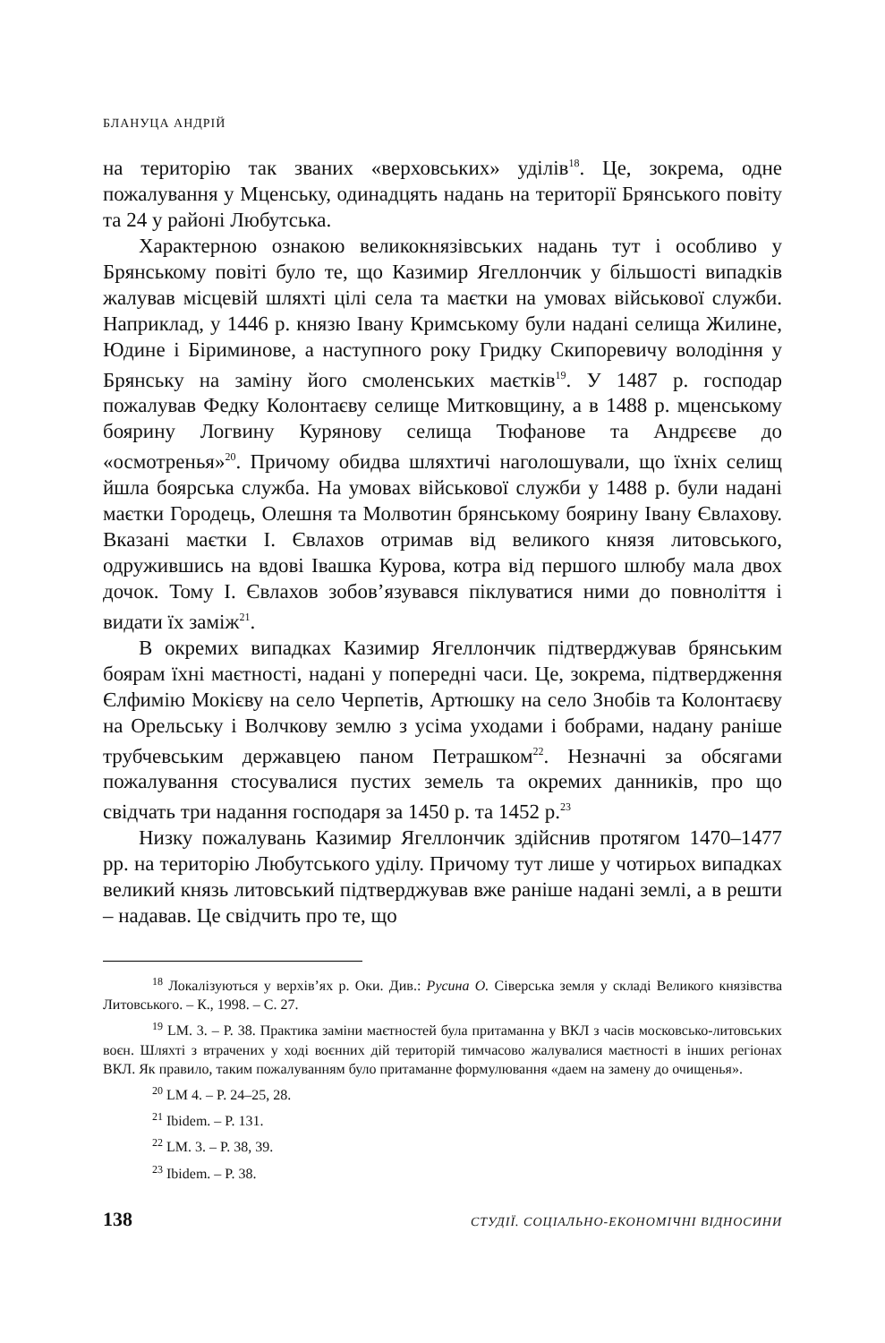БЛАНУЦА АНДРІЙ
на територію так званих «верховських» уділів<sup>18</sup>. Це, зокрема, одне пожалування у Мценську, одинадцять надань на території Брянського повіту та 24 у районі Любутська.
Характерною ознакою великокнязівських надань тут і особливо у Брянському повіті було те, що Казимир Ягеллончик у більшості випадків жалував місцевій шляхті цілі села та маєтки на умовах військової служби. Наприклад, у 1446 р. князю Івану Кримському були надані селища Жилине, Юдине і Біриминове, а наступного року Гридку Скипоревичу володіння у Брянську на заміну його смоленських маєтків<sup>19</sup>. У 1487 р. господар пожалував Федку Колонтаєву селище Митковщину, а в 1488 р. мценському боярину Логвину Курянову селища Тюфанове та Андрєєве до «осмотренья»<sup>20</sup>. Причому обидва шляхтичі наголошували, що їхніх селищ йшла боярська служба. На умовах військової служби у 1488 р. були надані маєтки Городець, Олешня та Молвотин брянському боярину Івану Євлахову. Вказані маєтки І. Євлахов отримав від великого князя литовського, одружившись на вдові Івашка Курова, котра від першого шлюбу мала двох дочок. Тому І. Євлахов зобов’язувався піклуватися ними до повноліття і видати їх заміж<sup>21</sup>.
В окремих випадках Казимир Ягеллончик підтверджував брянським боярам їхні маєтності, надані у попередні часи. Це, зокрема, підтвердження Єлфимію Мокієву на село Черпетів, Артюшку на село Знобів та Колонтаєву на Орельську і Волчкову землю з усіма уходами і бобрами, надану раніше трубчевським державцею паном Петрашком<sup>22</sup>. Незначні за обсягами пожалування стосувалися пустих земель та окремих данників, про що свідчать три надання господаря за 1450 р. та 1452 р.<sup>23</sup>
Низку пожалувань Казимир Ягеллончик здійснив протягом 1470–1477 рр. на територію Любутського уділу. Причому тут лише у чотирьох випадках великий князь литовський підтверджував вже раніше надані землі, а в решти – надавав. Це свідчить про те, що
<sup>18</sup> Локалізуються у верхів’ях р. Оки. Див.: Русина О. Сіверська земля у складі Великого князівства Литовського. – К., 1998. – С. 27.
<sup>19</sup> LM. 3. – P. 38. Практика заміни маєтностей була притаманна у ВКЛ з часів московсько-литовських воєн. Шляхті з втрачених у ході воєнних дій територій тимчасово жалувалися маєтності в інших регіонах ВКЛ. Як правило, таким пожалуванням було притаманне формулювання «даем на замену до очищенья».
<sup>20</sup> LM 4. – P. 24–25, 28.
<sup>21</sup> Ibidem. – P. 131.
<sup>22</sup> LM. 3. – P. 38, 39.
<sup>23</sup> Ibidem. – P. 38.
138 СТУДІЇ. СОЦІАЛЬНО-ЕКОНОМІЧНІ ВІДНОСИНИ